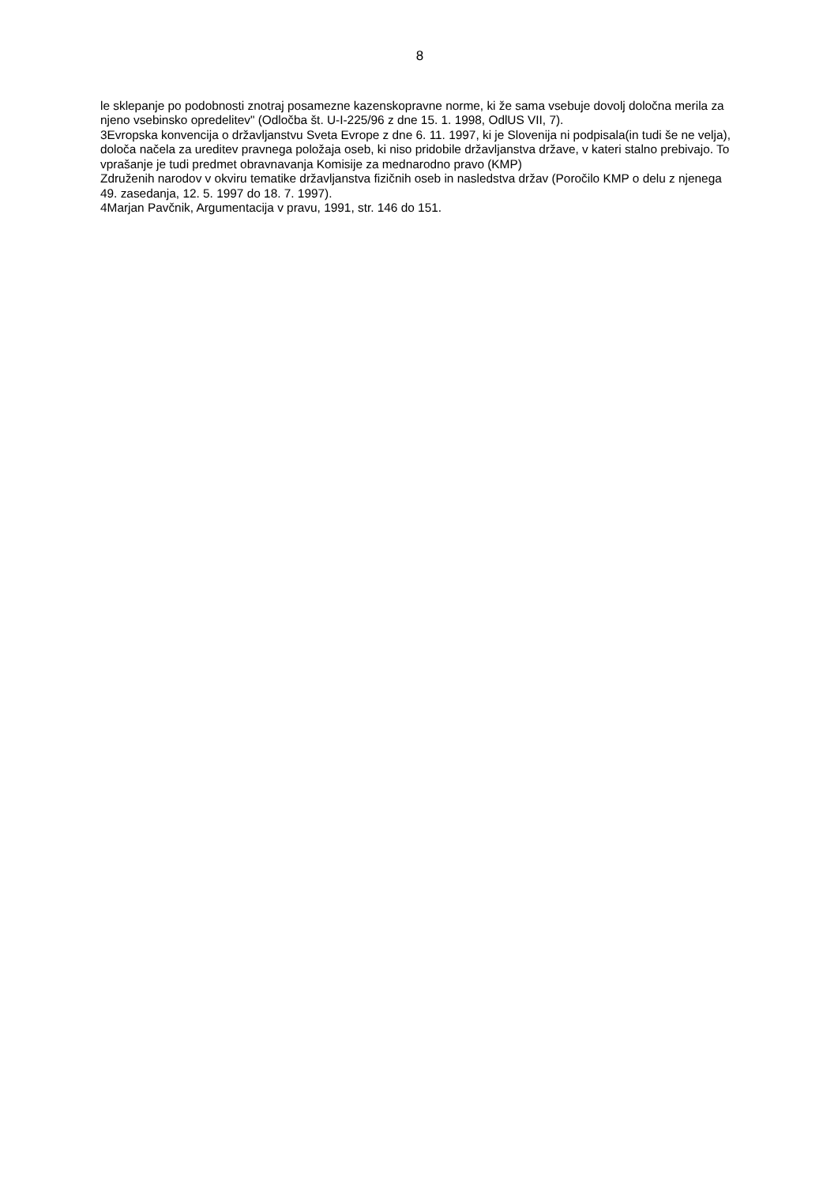8
le sklepanje po podobnosti znotraj posamezne kazenskopravne norme, ki že sama vsebuje dovolj določna merila za njeno vsebinsko opredelitev" (Odločba št. U-I-225/96 z dne 15. 1. 1998, OdlUS VII, 7).
3Evropska konvencija o državljanstvu Sveta Evrope z dne 6. 11. 1997, ki je Slovenija ni podpisala(in tudi še ne velja), določa načela za ureditev pravnega položaja oseb, ki niso pridobile državljanstva države, v kateri stalno prebivajo. To vprašanje je tudi predmet obravnavanja Komisije za mednarodno pravo (KMP)
Združenih narodov v okviru tematike državljanstva fizičnih oseb in nasledstva držav (Poročilo KMP o delu z njenega 49. zasedanja, 12. 5. 1997 do 18. 7. 1997).
4Marjan Pavčnik, Argumentacija v pravu, 1991, str. 146 do 151.